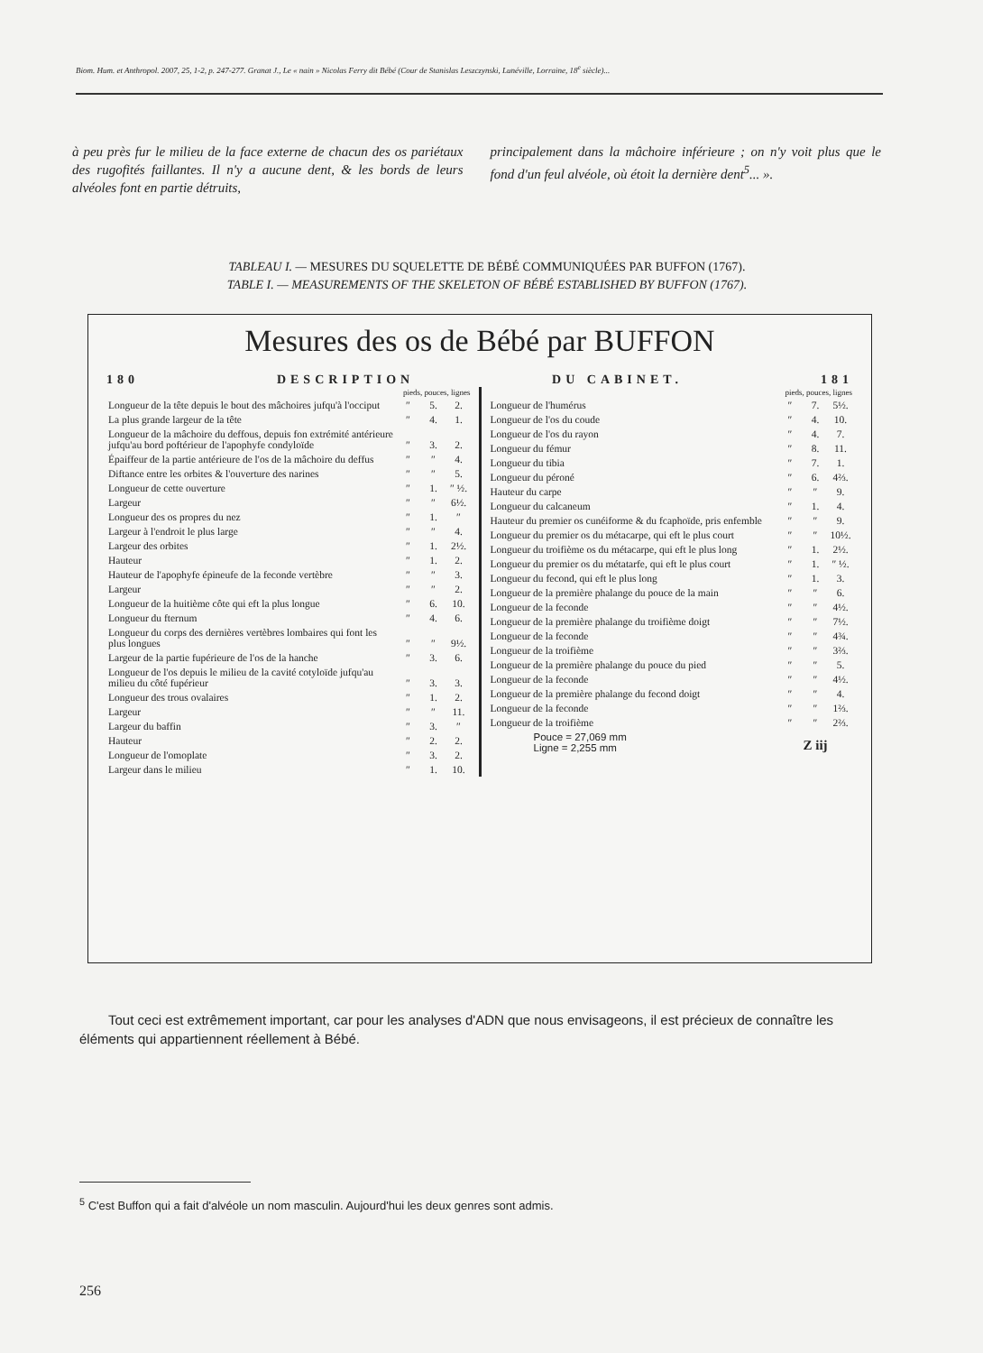Biom. Hum. et Anthropol. 2007, 25, 1-2, p. 247-277. Granat J., Le « nain » Nicolas Ferry dit Bébé (Cour de Stanislas Leszczynski, Lunéville, Lorraine, 18<sup>e</sup> siècle)...
à peu près fur le milieu de la face externe de chacun des os pariétaux des rugofités faillantes. Il n'y a aucune dent, & les bords de leurs alvéoles font en partie détruits,
principalement dans la mâchoire inférieure ; on n'y voit plus que le fond d'un feul alvéole, où étoit la dernière dent<sup>5</sup>... ».
TABLEAU I. — MESURES DU SQUELETTE DE BÉBÉ COMMUNIQUÉES PAR BUFFON (1767).
TABLE I. — MEASUREMENTS OF THE SKELETON OF BÉBÉ ESTABLISHED BY BUFFON (1767).
Mesures des os de Bébé par BUFFON
180 DESCRIPTION DU CABINET. 181
| | pieds, pouces, lignes | | |
| --- | --- | --- | --- |
| Longueur de la tête depuis le bout des mâchoires jufqu'à l'occiput | ″ | 5. | 2. |
| La plus grande largeur de la tête | ″ | 4. | 1. |
| Longueur de la mâchoire du deffous, depuis fon extrémité antérieure jufqu'au bord poftérieur de l'apophyfe condyloïde | ″ | 3. | 2. |
| Épaiffeur de la partie antérieure de l'os de la mâchoire du deffus | ″ | ″ | 4. |
| Diftance entre les orbites & l'ouverture des narines | ″ | ″ | 5. |
| Longueur de cette ouverture | ″ | 1. | ″ ½. |
| Largeur | ″ | ″ | 6½. |
| Longueur des os propres du nez | ″ | 1. | ″ |
| Largeur à l'endroit le plus large | ″ | ″ | 4. |
| Largeur des orbites | ″ | 1. | 2½. |
| Hauteur | ″ | 1. | 2. |
| Hauteur de l'apophyfe épineufe de la feconde vertèbre | ″ | ″ | 3. |
| Largeur | ″ | ″ | 2. |
| Longueur de la huitième côte qui eft la plus longue | ″ | 6. | 10. |
| Longueur du fternum | ″ | 4. | 6. |
| Longueur du corps des dernières vertèbres lombaires qui font les plus longues | ″ | ″ | 9½. |
| Largeur de la partie fupérieure de l'os de la hanche | ″ | 3. | 6. |
| Longueur de l'os depuis le milieu de la cavité cotyloïde jufqu'au milieu du côté fupérieur | ″ | 3. | 3. |
| Longueur des trous ovalaires | ″ | 1. | 2. |
| Largeur | ″ | ″ | 11. |
| Largeur du baffin | ″ | 3. | ″ |
| Hauteur | ″ | 2. | 2. |
| Longueur de l'omoplate | ″ | 3. | 2. |
| Largeur dans le milieu | ″ | 1. | 10. |
| | pieds, pouces, lignes | | |
| --- | --- | --- | --- |
| Longueur de l'humérus | ″ | 7. | 5½. |
| Longueur de l'os du coude | ″ | 4. | 10. |
| Longueur de l'os du rayon | ″ | 4. | 7. |
| Longueur du fémur | ″ | 8. | 11. |
| Longueur du tibia | ″ | 7. | 1. |
| Longueur du péroné | ″ | 6. | 4⅔. |
| Hauteur du carpe | ″ | ″ | 9. |
| Longueur du calcaneum | ″ | 1. | 4. |
| Hauteur du premier os cunéiforme & du fcaphoïde, pris enfemble | ″ | ″ | 9. |
| Longueur du premier os du métacarpe, qui eft le plus court | ″ | ″ | 10½. |
| Longueur du troifième os du métacarpe, qui eft le plus long | ″ | 1. | 2½. |
| Longueur du premier os du métatarfe, qui eft le plus court | ″ | 1. | ″ ½. |
| Longueur du fecond, qui eft le plus long | ″ | 1. | 3. |
| Longueur de la première phalange du pouce de la main | ″ | ″ | 6. |
| Longueur de la feconde | ″ | ″ | 4½. |
| Longueur de la première phalange du troifième doigt | ″ | ″ | 7½. |
| Longueur de la feconde | ″ | ″ | 4¾. |
| Longueur de la troifième | ″ | ″ | 3⅔. |
| Longueur de la première phalange du pouce du pied | ″ | ″ | 5. |
| Longueur de la feconde | ″ | ″ | 4½. |
| Longueur de la première phalange du fecond doigt | ″ | ″ | 4. |
| Longueur de la feconde | ″ | ″ | 1⅔. |
| Longueur de la troifième | ″ | ″ | 2⅔. |
| Pouce = 27,069 mm Ligne = 2,255 mm | Z iij | | |
Tout ceci est extrêmement important, car pour les analyses d'ADN que nous envisageons, il est précieux de connaître les éléments qui appartiennent réellement à Bébé.
<sup>5</sup> C'est Buffon qui a fait d'alvéole un nom masculin. Aujourd'hui les deux genres sont admis.
256